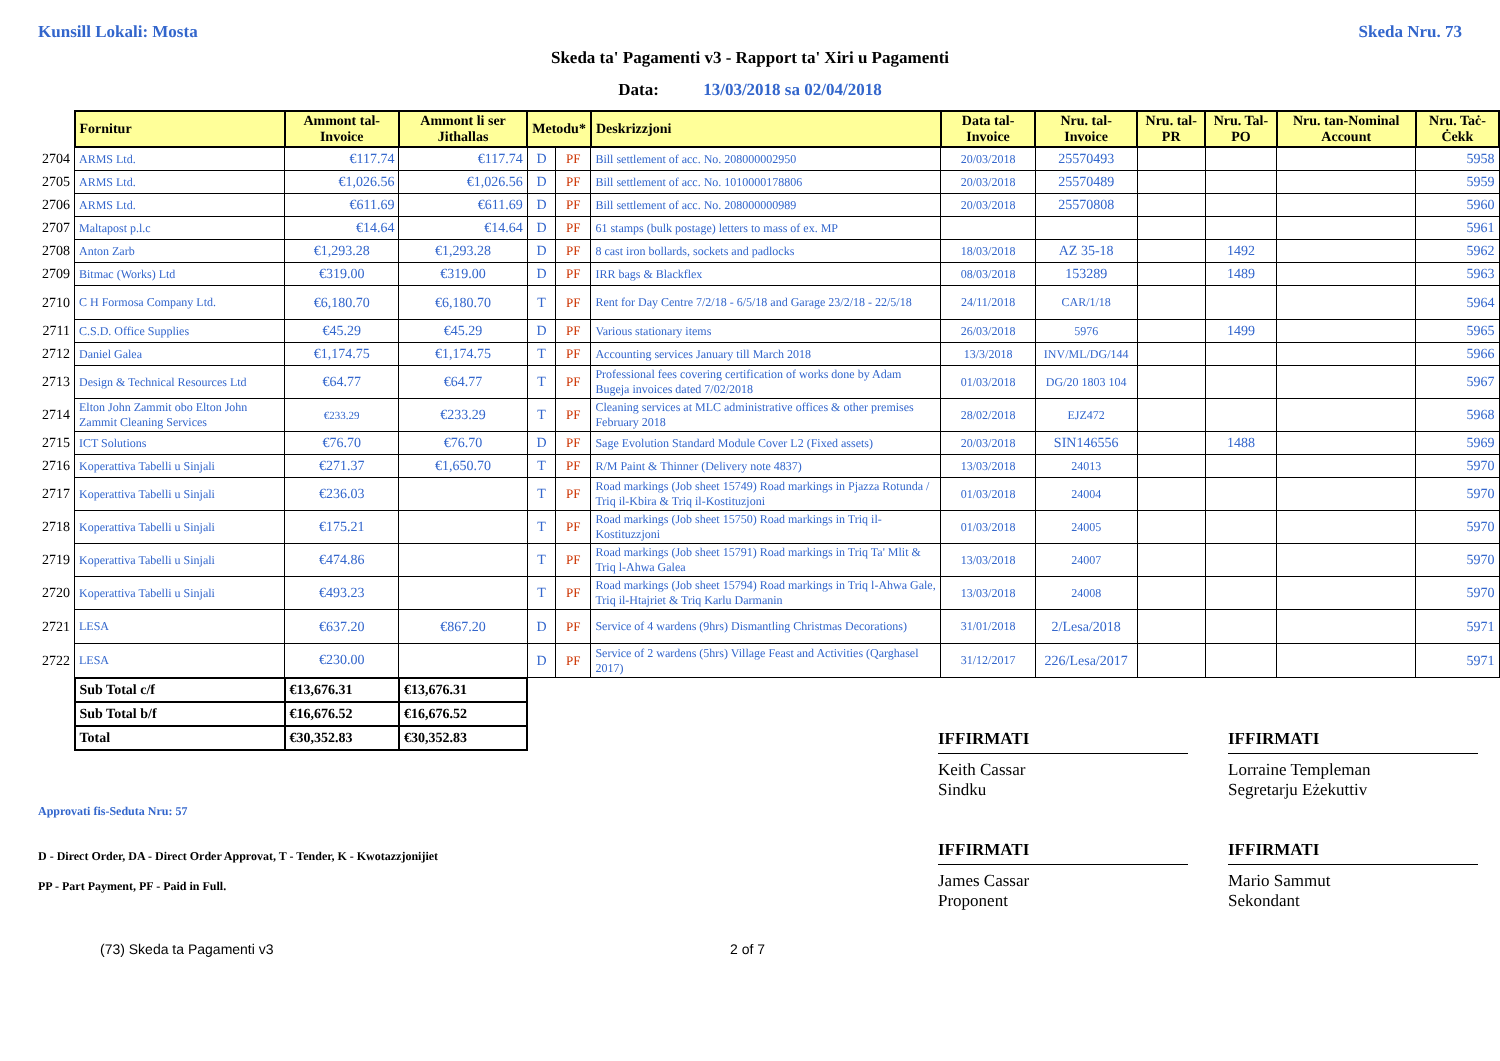Kunsill Lokali: Mosta Skeda Nru. 73
Skeda ta' Pagamenti v3 - Rapport ta' Xiri u Pagamenti
Data: 13/03/2018 sa 02/04/2018
| | Fornitur | Ammont tal-Invoice | Ammont li ser Jithallas | Metodu* | | Deskrizzjoni | Data tal-Invoice | Nru. tal-Invoice | Nru. tal-PR | Nru. Tal-PO | Nru. tan-Nominal Account | Nru. Taċ-Ċekk |
| 2704 | ARMS Ltd. | €117.74 | €117.74 | D | PF | Bill settlement of acc. No. 208000002950 | 20/03/2018 | 25570493 | | | | 5958 |
| 2705 | ARMS Ltd. | €1,026.56 | €1,026.56 | D | PF | Bill settlement of acc. No. 1010000178806 | 20/03/2018 | 25570489 | | | | 5959 |
| 2706 | ARMS Ltd. | €611.69 | €611.69 | D | PF | Bill settlement of acc. No. 208000000989 | 20/03/2018 | 25570808 | | | | 5960 |
| 2707 | Maltapost p.l.c | €14.64 | €14.64 | D | PF | 61 stamps (bulk postage) letters to mass of ex. MP | | | | | | 5961 |
| 2708 | Anton Zarb | €1,293.28 | €1,293.28 | D | PF | 8 cast iron bollards, sockets and padlocks | 18/03/2018 | AZ 35-18 | | 1492 | | 5962 |
| 2709 | Bitmac (Works) Ltd | €319.00 | €319.00 | D | PF | IRR bags & Blackflex | 08/03/2018 | 153289 | | 1489 | | 5963 |
| 2710 | C H Formosa Company Ltd. | €6,180.70 | €6,180.70 | T | PF | Rent for Day Centre 7/2/18 - 6/5/18 and Garage 23/2/18 - 22/5/18 | 24/11/2018 | CAR/1/18 | | | | 5964 |
| 2711 | C.S.D. Office Supplies | €45.29 | €45.29 | D | PF | Various stationary items | 26/03/2018 | 5976 | | 1499 | | 5965 |
| 2712 | Daniel Galea | €1,174.75 | €1,174.75 | T | PF | Accounting services January till March 2018 | 13/3/2018 | INV/ML/DG/144 | | | | 5966 |
| 2713 | Design & Technical Resources Ltd | €64.77 | €64.77 | T | PF | Professional fees covering certification of works done by Adam Bugeja invoices dated 7/02/2018 | 01/03/2018 | DG/20 1803 104 | | | | 5967 |
| 2714 | Elton John Zammit obo Elton John Zammit Cleaning Services | €233.29 | €233.29 | T | PF | Cleaning services at MLC administrative offices & other premises February 2018 | 28/02/2018 | EJZ472 | | | | 5968 |
| 2715 | ICT Solutions | €76.70 | €76.70 | D | PF | Sage Evolution Standard Module Cover L2 (Fixed assets) | 20/03/2018 | SIN146556 | | 1488 | | 5969 |
| 2716 | Koperattiva Tabelli u Sinjali | €271.37 | €1,650.70 | T | PF | R/M Paint & Thinner (Delivery note 4837) | 13/03/2018 | 24013 | | | | 5970 |
| 2717 | Koperattiva Tabelli u Sinjali | €236.03 | | T | PF | Road markings (Job sheet 15749) Road markings in Pjazza Rotunda / Triq il-Kbira & Triq il-Kostituzjoni | 01/03/2018 | 24004 | | | | 5970 |
| 2718 | Koperattiva Tabelli u Sinjali | €175.21 | | T | PF | Road markings (Job sheet 15750) Road markings in Triq il-Kostituzzjoni | 01/03/2018 | 24005 | | | | 5970 |
| 2719 | Koperattiva Tabelli u Sinjali | €474.86 | | T | PF | Road markings (Job sheet 15791) Road markings in Triq Ta' Mlit & Triq l-Ahwa Galea | 13/03/2018 | 24007 | | | | 5970 |
| 2720 | Koperattiva Tabelli u Sinjali | €493.23 | | T | PF | Road markings (Job sheet 15794) Road markings in Triq l-Ahwa Gale, Triq il-Htajriet & Triq Karlu Darmanin | 13/03/2018 | 24008 | | | | 5970 |
| 2721 | LESA | €637.20 | €867.20 | D | PF | Service of 4 wardens (9hrs) Dismantling Christmas Decorations) | 31/01/2018 | 2/Lesa/2018 | | | | 5971 |
| 2722 | LESA | €230.00 | | D | PF | Service of 2 wardens (5hrs) Village Feast and Activities (Qarghasel 2017) | 31/12/2017 | 226/Lesa/2017 | | | | 5971 |
| | Sub Total c/f | €13,676.31 | €13,676.31 | | | | | | | | | |
| | Sub Total b/f | €16,676.52 | €16,676.52 | | | | | | | | | |
| | Total | €30,352.83 | €30,352.83 | | | | | | | | | |
Approvati fis-Seduta Nru: 57
D - Direct Order, DA - Direct Order Approvat, T - Tender, K - Kwotazzjonijiet
PP - Part Payment, PF - Paid in Full.
IFFIRMATI
Keith Cassar
Sindku
IFFIRMATI
James Cassar
Proponent
IFFIRMATI
Lorraine Templeman
Segretarju Eżekuttiv
IFFIRMATI
Mario Sammut
Sekondant
(73) Skeda ta Pagamenti v3 2 of 7